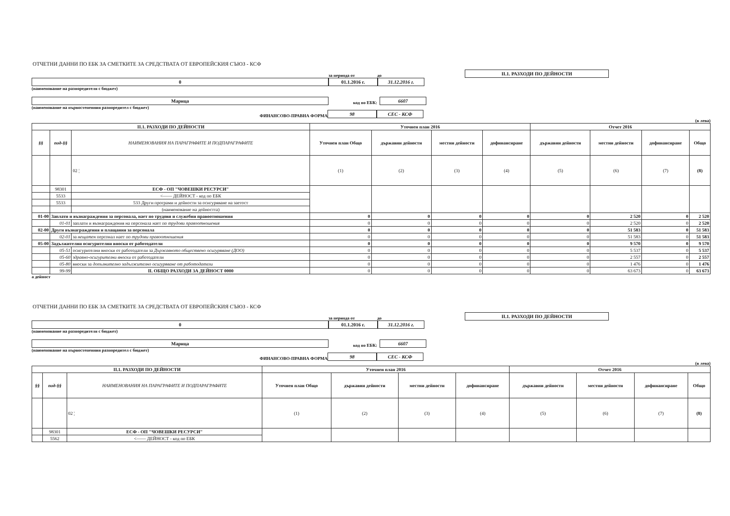ОТЧЕТНИ ДАННИ ПО ЕБК ЗА СМЕТКИТЕ ЗА СРЕДСТВАТА ОТ ЕВРОПЕЙСКИЯ СЪЮЗ - КСФ
за периода от до
II.1. РАЗХОДИ ПО ДЕЙНОСТИ
0
01.1.2016 г.
31.12.2016 г.
(наименование на разпоредителя с бюджет)
Марица
код по ЕБК:
6607
(наименование на първостепенния разпоредител с бюджет)
ФИНАНСОВО-ПРАВНА ФОРМА
98
СЕС - КСФ
(в лева)
| II.1. РАЗХОДИ ПО ДЕЙНОСТИ | | | Уточнен план 2016 | | | | Отчет 2016 | | | |
| --- | --- | --- | --- | --- | --- | --- | --- | --- | --- | --- |
| §§ | под-§§ | НАИМЕНОВАНИЯ НА ПАРАГРАФИТЕ И ПОДПАРАГРАФИТЕ | Уточнен план Общо | държавни дейности | местни дейности | дофинансиране | държавни дейности | местни дейности | дофинансиране | Общо |
| | | 02 ¦ | (1) | (2) | (3) | (4) | (5) | (6) | (7) | (8) |
| | 98301 | ЕСФ - ОП "ЧОВЕШКИ РЕСУРСИ" | | | | | | | | |
| | 5533 | <—— ДЕЙНОСТ - код по ЕБК | | | | | | | | |
| | 5533 | 533 Други програми и дейности за осигуряване на заетост | | | | | | | | |
| | | (наименование на дейността) | | | | | | | | |
| 01-00 | Заплати и възнаграждения за персонала, нает по трудови и служебни правоотношения | | 0 | 0 | 0 | 0 | 0 | 2 520 | 0 | 2 520 |
| | 01-01 | заплати и възнаграждения на персонала нает по трудови правоотношения | 0 | 0 | 0 | 0 | 0 | 2 520 | 0 | 2 520 |
| 02-00 | Други възнаграждения и плащания за персонала | | 0 | 0 | 0 | 0 | 0 | 51 583 | 0 | 51 583 |
| | 02-01 | за нещатен персонал нает по трудови правоотношения | 0 | 0 | 0 | 0 | 0 | 51 583 | 0 | 51 583 |
| 05-00 | Задължителни осигурителни вноски от работодатели | | 0 | 0 | 0 | 0 | 0 | 9 570 | 0 | 9 570 |
| | 05-51 | осигурителни вноски от работодатели за Държавното обществено осигуряване (ДОО) | 0 | 0 | 0 | 0 | 0 | 5 537 | 0 | 5 537 |
| | 05-60 | здравно-осигурителни вноски от работодатели | 0 | 0 | 0 | 0 | 0 | 2 557 | 0 | 2 557 |
| | 05-80 | вноски за допълнително задължително осигуряване от работодатели | 0 | 0 | 0 | 0 | 0 | 1 476 | 0 | 1 476 |
| | 99-99 | II. ОБЩО РАЗХОДИ ЗА ДЕЙНОСТ 0000 | 0 | 0 | 0 | 0 | 0 | 63 673 | 0 | 63 673 |
а дейност
ОТЧЕТНИ ДАННИ ПО ЕБК ЗА СМЕТКИТЕ ЗА СРЕДСТВАТА ОТ ЕВРОПЕЙСКИЯ СЪЮЗ - КСФ
за периода от до
II.1. РАЗХОДИ ПО ДЕЙНОСТИ
0
01.1.2016 г.
31.12.2016 г.
(наименование на разпоредителя с бюджет)
Марица
код по ЕБК:
6607
(наименование на първостепенния разпоредител с бюджет)
ФИНАНСОВО-ПРАВНА ФОРМА
98
СЕС - КСФ
(в лева)
| II.1. РАЗХОДИ ПО ДЕЙНОСТИ | | | Уточнен план 2016 | | | | Отчет 2016 | | | |
| --- | --- | --- | --- | --- | --- | --- | --- | --- | --- | --- |
| §§ | под-§§ | НАИМЕНОВАНИЯ НА ПАРАГРАФИТЕ И ПОДПАРАГРАФИТЕ | Уточнен план Общо | държавни дейности | местни дейности | дофинансиране | държавни дейности | местни дейности | дофинансиране | Общо |
| | | 02 ¦ | (1) | (2) | (3) | (4) | (5) | (6) | (7) | (8) |
| | 98301 | ЕСФ - ОП "ЧОВЕШКИ РЕСУРСИ" | | | | | | | | |
| | 5562 | <—— ДЕЙНОСТ - код по ЕБК | | | | | | | | |